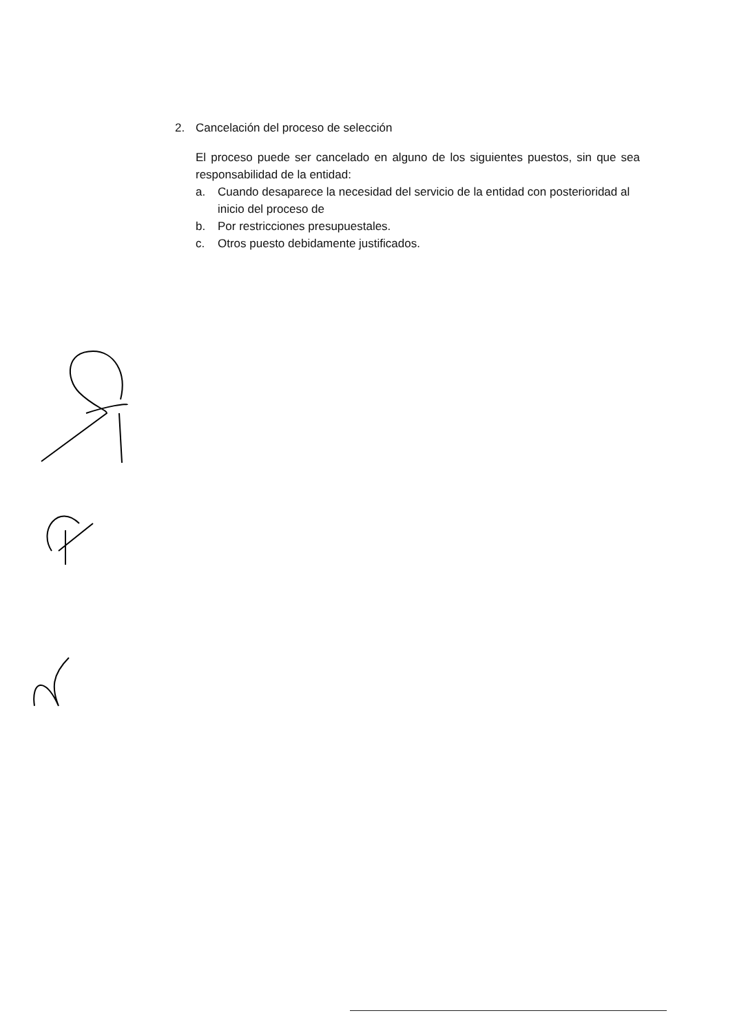2. Cancelación del proceso de selección
El proceso puede ser cancelado en alguno de los siguientes puestos, sin que sea responsabilidad de la entidad:
a. Cuando desaparece la necesidad del servicio de la entidad con posterioridad al inicio del proceso de
b. Por restricciones presupuestales.
c. Otros puesto debidamente justificados.